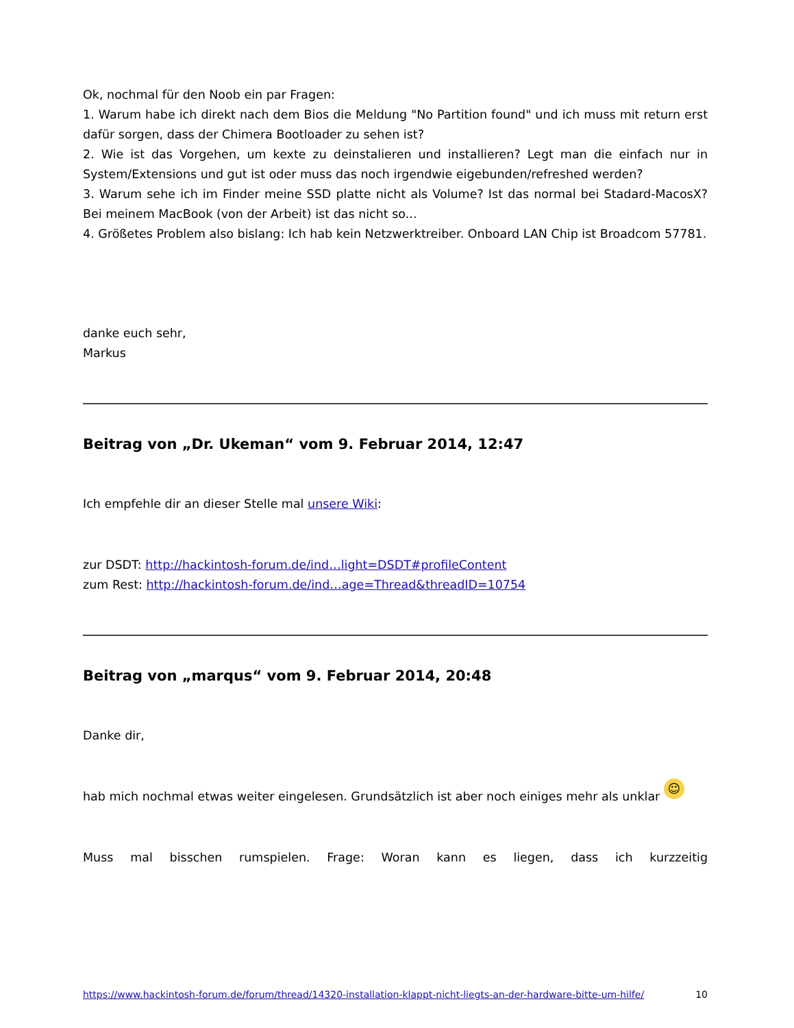Ok, nochmal für den Noob ein par Fragen:
1. Warum habe ich direkt nach dem Bios die Meldung "No Partition found" und ich muss mit return erst dafür sorgen, dass der Chimera Bootloader zu sehen ist?
2. Wie ist das Vorgehen, um kexte zu deinstalieren und installieren? Legt man die einfach nur in System/Extensions und gut ist oder muss das noch irgendwie eigebunden/refreshed werden?
3. Warum sehe ich im Finder meine SSD platte nicht als Volume? Ist das normal bei Stadard-MacosX? Bei meinem MacBook (von der Arbeit) ist das nicht so...
4. Größetes Problem also bislang: Ich hab kein Netzwerktreiber. Onboard LAN Chip ist Broadcom 57781.
danke euch sehr,
Markus
Beitrag von „Dr. Ukeman“ vom 9. Februar 2014, 12:47
Ich empfehle dir an dieser Stelle mal unsere Wiki:
zur DSDT: http://hackintosh-forum.de/ind…light=DSDT#profileContent
zum Rest: http://hackintosh-forum.de/ind…age=Thread&threadID=10754
Beitrag von „marqus“ vom 9. Februar 2014, 20:48
Danke dir,
hab mich nochmal etwas weiter eingelesen. Grundsätzlich ist aber noch einiges mehr als unklar ☺
Muss mal bisschen rumspielen. Frage: Woran kann es liegen, dass ich kurzzeitig
https://www.hackintosh-forum.de/forum/thread/14320-installation-klappt-nicht-liegts-an-der-hardware-bitte-um-hilfe/ 10